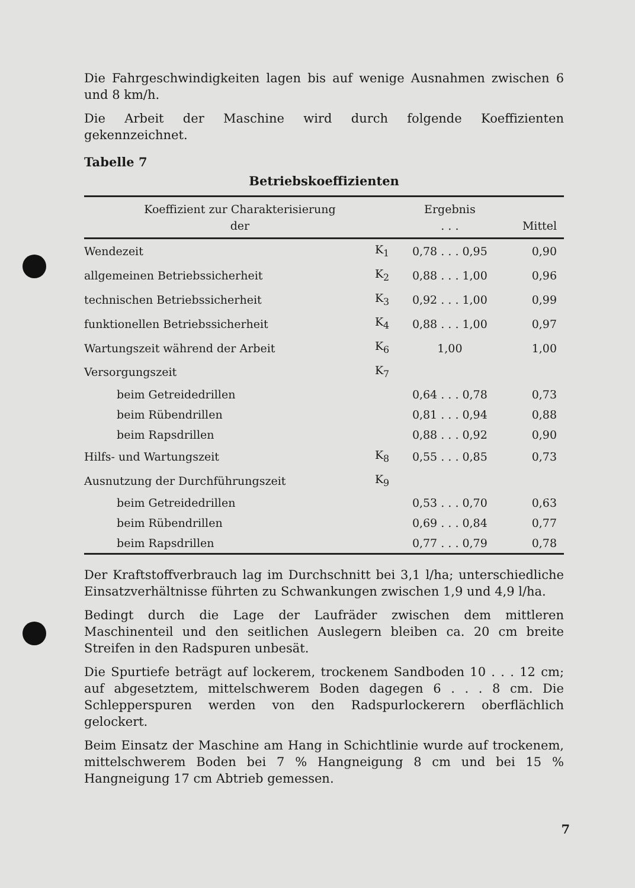Die Fahrgeschwindigkeiten lagen bis auf wenige Ausnahmen zwischen 6 und 8 km/h.
Die Arbeit der Maschine wird durch folgende Koeffizienten gekennzeichnet.
Tabelle 7
Betriebskoeffizienten
| Koeffizient zur Charakterisierung der | | Ergebnis . . . | Mittel |
| --- | --- | --- | --- |
| Wendezeit | K<sub>1</sub> | 0,78 . . . 0,95 | 0,90 |
| allgemeinen Betriebssicherheit | K<sub>2</sub> | 0,88 . . . 1,00 | 0,96 |
| technischen Betriebssicherheit | K<sub>3</sub> | 0,92 . . . 1,00 | 0,99 |
| funktionellen Betriebssicherheit | K<sub>4</sub> | 0,88 . . . 1,00 | 0,97 |
| Wartungszeit während der Arbeit | K<sub>6</sub> | 1,00 | 1,00 |
| Versorgungszeit | K<sub>7</sub> | | |
| beim Getreidedrillen | | 0,64 . . . 0,78 | 0,73 |
| beim Rübendrillen | | 0,81 . . . 0,94 | 0,88 |
| beim Rapsdrillen | | 0,88 . . . 0,92 | 0,90 |
| Hilfs- und Wartungszeit | K<sub>8</sub> | 0,55 . . . 0,85 | 0,73 |
| Ausnutzung der Durchführungszeit | K<sub>9</sub> | | |
| beim Getreidedrillen | | 0,53 . . . 0,70 | 0,63 |
| beim Rübendrillen | | 0,69 . . . 0,84 | 0,77 |
| beim Rapsdrillen | | 0,77 . . . 0,79 | 0,78 |
Der Kraftstoffverbrauch lag im Durchschnitt bei 3,1 l/ha; unterschiedliche Einsatzverhältnisse führten zu Schwankungen zwischen 1,9 und 4,9 l/ha.
Bedingt durch die Lage der Laufräder zwischen dem mittleren Maschinenteil und den seitlichen Auslegern bleiben ca. 20 cm breite Streifen in den Radspuren unbesät.
Die Spurtiefe beträgt auf lockerem, trockenem Sandboden 10 . . . 12 cm; auf abgesetztem, mittelschwerem Boden dagegen 6 . . . 8 cm. Die Schlepperspuren werden von den Radspurlockerern oberflächlich gelockert.
Beim Einsatz der Maschine am Hang in Schichtlinie wurde auf trockenem, mittelschwerem Boden bei 7 % Hangneigung 8 cm und bei 15 % Hangneigung 17 cm Abtrieb gemessen.
7